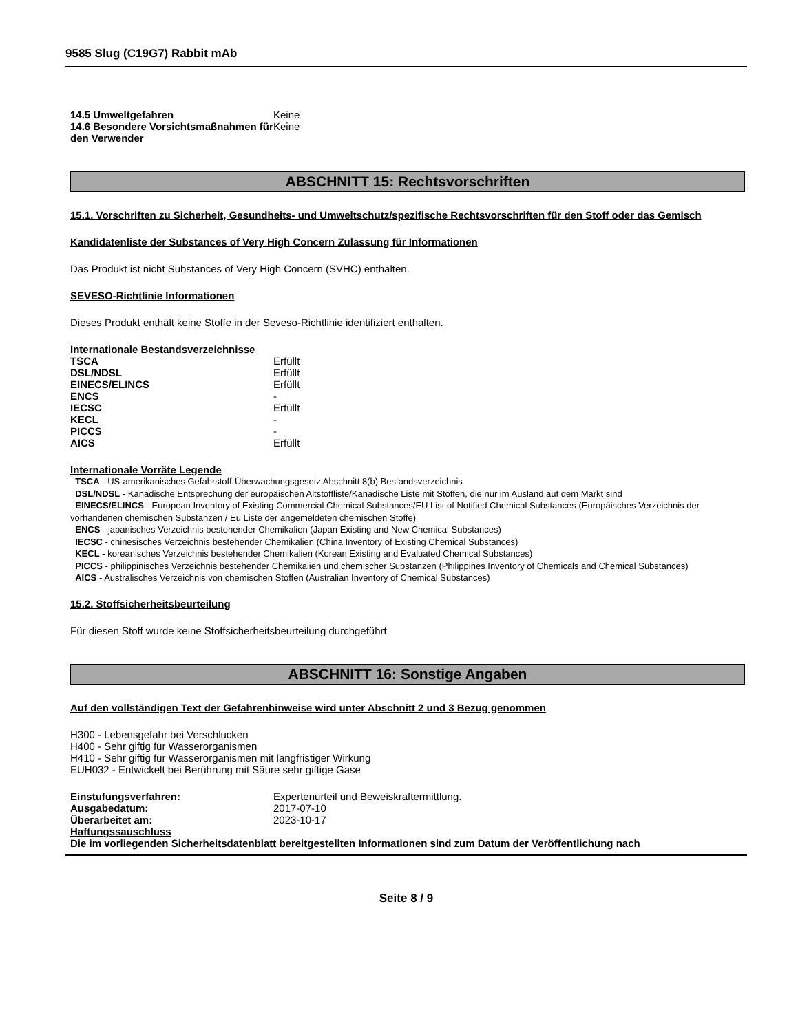9585 Slug (C19G7) Rabbit mAb
| 14.5 Umweltgefahren | Keine |
| 14.6 Besondere Vorsichtsmaßnahmen für den Verwender | Keine |
ABSCHNITT 15: Rechtsvorschriften
15.1. Vorschriften zu Sicherheit, Gesundheits- und Umweltschutz/spezifische Rechtsvorschriften für den Stoff oder das Gemisch
Kandidatenliste der Substances of Very High Concern Zulassung für Informationen
Das Produkt ist nicht Substances of Very High Concern (SVHC) enthalten.
SEVESO-Richtlinie Informationen
Dieses Produkt enthält keine Stoffe in der Seveso-Richtlinie identifiziert enthalten.
Internationale Bestandsverzeichnisse
| TSCA | Erfüllt |
| DSL/NDSL | Erfüllt |
| EINECS/ELINCS | Erfüllt |
| ENCS | - |
| IECSC | Erfüllt |
| KECL | - |
| PICCS | - |
| AICS | Erfüllt |
Internationale Vorräte Legende
TSCA - US-amerikanisches Gefahrstoff-Überwachungsgesetz Abschnitt 8(b) Bestandsverzeichnis
DSL/NDSL - Kanadische Entsprechung der europäischen Altstoffliste/Kanadische Liste mit Stoffen, die nur im Ausland auf dem Markt sind
EINECS/ELINCS - European Inventory of Existing Commercial Chemical Substances/EU List of Notified Chemical Substances (Europäisches Verzeichnis der vorhandenen chemischen Substanzen / Eu Liste der angemeldeten chemischen Stoffe)
ENCS - japanisches Verzeichnis bestehender Chemikalien (Japan Existing and New Chemical Substances)
IECSC - chinesisches Verzeichnis bestehender Chemikalien (China Inventory of Existing Chemical Substances)
KECL - koreanisches Verzeichnis bestehender Chemikalien (Korean Existing and Evaluated Chemical Substances)
PICCS - philippinisches Verzeichnis bestehender Chemikalien und chemischer Substanzen (Philippines Inventory of Chemicals and Chemical Substances)
AICS - Australisches Verzeichnis von chemischen Stoffen (Australian Inventory of Chemical Substances)
15.2. Stoffsicherheitsbeurteilung
Für diesen Stoff wurde keine Stoffsicherheitsbeurteilung durchgeführt
ABSCHNITT 16: Sonstige Angaben
Auf den vollständigen Text der Gefahrenhinweise wird unter Abschnitt 2 und 3 Bezug genommen
H300 - Lebensgefahr bei Verschlucken
H400 - Sehr giftig für Wasserorganismen
H410 - Sehr giftig für Wasserorganismen mit langfristiger Wirkung
EUH032 - Entwickelt bei Berührung mit Säure sehr giftige Gase
| Einstufungsverfahren: | Expertenurteil und Beweiskraftermittlung. |
| Ausgabedatum: | 2017-07-10 |
| Überarbeitet am: | 2023-10-17 |
Haftungssauschluss
Die im vorliegenden Sicherheitsdatenblatt bereitgestellten Informationen sind zum Datum der Veröffentlichung nach
Seite 8 / 9